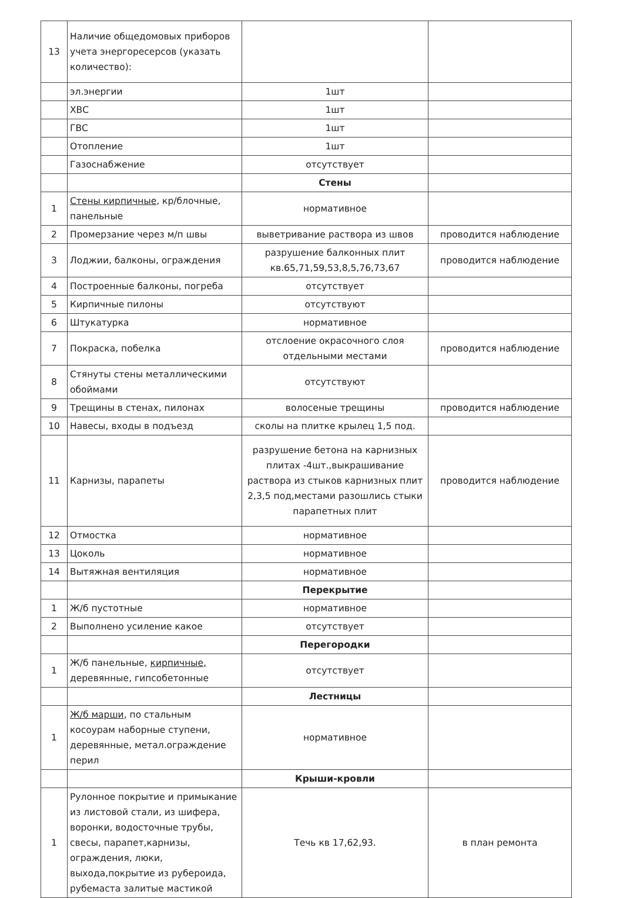| 13 | Наличие общедомовых приборов учета энергоресерсов (указать количество): | | |
| | эл.энергии | 1шт | |
| | ХВС | 1шт | |
| | ГВС | 1шт | |
| | Отопление | 1шт | |
| | Газоснабжение | отсутствует | |
| | | Стены | |
| 1 | Стены кирпичные , кр/блочные, панельные | нормативное | |
| 2 | Промерзание через м/п швы | выветривание раствора из швов | проводится наблюдение |
| 3 | Лоджии, балконы, ограждения | разрушение балконных плит кв.65,71,59,53,8,5,76,73,67 | проводится наблюдение |
| 4 | Построенные балконы, погреба | отсутствует | |
| 5 | Кирпичные пилоны | отсутствуют | |
| 6 | Штукатурка | нормативное | |
| 7 | Покраска, побелка | отслоение окрасочного слоя отдельными местами | проводится наблюдение |
| 8 | Стянуты стены металлическими обоймами | отсутствуют | |
| 9 | Трещины в стенах, пилонах | волосеные трещины | проводится наблюдение |
| 10 | Навесы, входы в подъезд | сколы на плитке крылец 1,5 под. | |
| 11 | Карнизы, парапеты | разрушение бетона на карнизных плитах -4шт.,выкрашивание раствора из стыков карнизных плит 2,3,5 под,местами разошлись стыки парапетных плит | проводится наблюдение |
| 12 | Отмостка | нормативное | |
| 13 | Цоколь | нормативное | |
| 14 | Вытяжная вентиляция | нормативное | |
| | | Перекрытие | |
| 1 | Ж/б пустотные | нормативное | |
| 2 | Выполнено усиление какое | отсутствует | |
| | | Перегородки | |
| 1 | Ж/б панельные, кирпичные, деревянные, гипсобетонные | отсутствует | |
| | | Лестницы | |
| 1 | Ж/б марши , по стальным косоурам наборные ступени, деревянные, метал.ограждение перил | нормативное | |
| | | Крыши-кровли | |
| 1 | Рулонное покрытие и примыкание из листовой стали, из шифера, воронки, водосточные трубы, свесы, парапет,карнизы, ограждения, люки, выхода,покрытие из рубероида, рубемаста залитые мастикой | Течь кв 17,62,93. | в план ремонта |